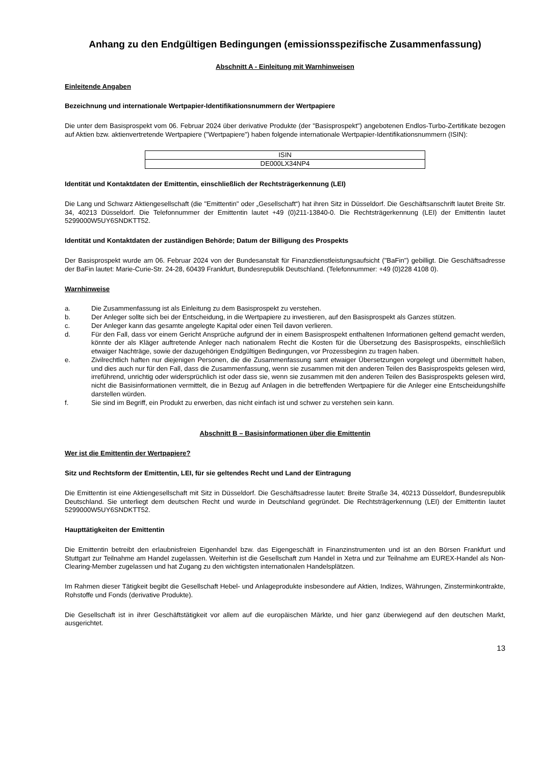Anhang zu den Endgültigen Bedingungen (emissionsspezifische Zusammenfassung)
Abschnitt A - Einleitung mit Warnhinweisen
Einleitende Angaben
Bezeichnung und internationale Wertpapier-Identifikationsnummern der Wertpapiere
Die unter dem Basisprospekt vom 06. Februar 2024 über derivative Produkte (der "Basisprospekt") angebotenen Endlos-Turbo-Zertifikate bezogen auf Aktien bzw. aktienvertretende Wertpapiere ("Wertpapiere") haben folgende internationale Wertpapier-Identifikationsnummern (ISIN):
| ISIN |
| --- |
| DE000LX34NP4 |
Identität und Kontaktdaten der Emittentin, einschließlich der Rechtsträgerkennung (LEI)
Die Lang und Schwarz Aktiengesellschaft (die "Emittentin" oder „Gesellschaft“) hat ihren Sitz in Düsseldorf. Die Geschäftsanschrift lautet Breite Str. 34, 40213 Düsseldorf. Die Telefonnummer der Emittentin lautet +49 (0)211-13840-0. Die Rechtsträgerkennung (LEI) der Emittentin lautet 5299000W5UY6SNDKTT52.
Identität und Kontaktdaten der zuständigen Behörde; Datum der Billigung des Prospekts
Der Basisprospekt wurde am 06. Februar 2024 von der Bundesanstalt für Finanzdienstleistungsaufsicht ("BaFin") gebilligt. Die Geschäftsadresse der BaFin lautet: Marie-Curie-Str. 24-28, 60439 Frankfurt, Bundesrepublik Deutschland. (Telefonnummer: +49 (0)228 4108 0).
Warnhinweise
a. Die Zusammenfassung ist als Einleitung zu dem Basisprospekt zu verstehen.
b. Der Anleger sollte sich bei der Entscheidung, in die Wertpapiere zu investieren, auf den Basisprospekt als Ganzes stützen.
c. Der Anleger kann das gesamte angelegte Kapital oder einen Teil davon verlieren.
d. Für den Fall, dass vor einem Gericht Ansprüche aufgrund der in einem Basisprospekt enthaltenen Informationen geltend gemacht werden, könnte der als Kläger auftretende Anleger nach nationalem Recht die Kosten für die Übersetzung des Basisprospekts, einschließlich etwaiger Nachträge, sowie der dazugehörigen Endgültigen Bedingungen, vor Prozessbeginn zu tragen haben.
e. Zivilrechtlich haften nur diejenigen Personen, die die Zusammenfassung samt etwaiger Übersetzungen vorgelegt und übermittelt haben, und dies auch nur für den Fall, dass die Zusammenfassung, wenn sie zusammen mit den anderen Teilen des Basisprospekts gelesen wird, irreführend, unrichtig oder widersprüchlich ist oder dass sie, wenn sie zusammen mit den anderen Teilen des Basisprospekts gelesen wird, nicht die Basisinformationen vermittelt, die in Bezug auf Anlagen in die betreffenden Wertpapiere für die Anleger eine Entscheidungshilfe darstellen würden.
f. Sie sind im Begriff, ein Produkt zu erwerben, das nicht einfach ist und schwer zu verstehen sein kann.
Abschnitt B – Basisinformationen über die Emittentin
Wer ist die Emittentin der Wertpapiere?
Sitz und Rechtsform der Emittentin, LEI, für sie geltendes Recht und Land der Eintragung
Die Emittentin ist eine Aktiengesellschaft mit Sitz in Düsseldorf. Die Geschäftsadresse lautet: Breite Straße 34, 40213 Düsseldorf, Bundesrepublik Deutschland. Sie unterliegt dem deutschen Recht und wurde in Deutschland gegründet. Die Rechtsträgerkennung (LEI) der Emittentin lautet 5299000W5UY6SNDKTT52.
Haupttätigkeiten der Emittentin
Die Emittentin betreibt den erlaubnisfreien Eigenhandel bzw. das Eigengeschäft in Finanzinstrumenten und ist an den Börsen Frankfurt und Stuttgart zur Teilnahme am Handel zugelassen. Weiterhin ist die Gesellschaft zum Handel in Xetra und zur Teilnahme am EUREX-Handel als Non-Clearing-Member zugelassen und hat Zugang zu den wichtigsten internationalen Handelsplätzen.
Im Rahmen dieser Tätigkeit begibt die Gesellschaft Hebel- und Anlageprodukte insbesondere auf Aktien, Indizes, Währungen, Zinsterminkontrakte, Rohstoffe und Fonds (derivative Produkte).
Die Gesellschaft ist in ihrer Geschäftstätigkeit vor allem auf die europäischen Märkte, und hier ganz überwiegend auf den deutschen Markt, ausgerichtet.
13